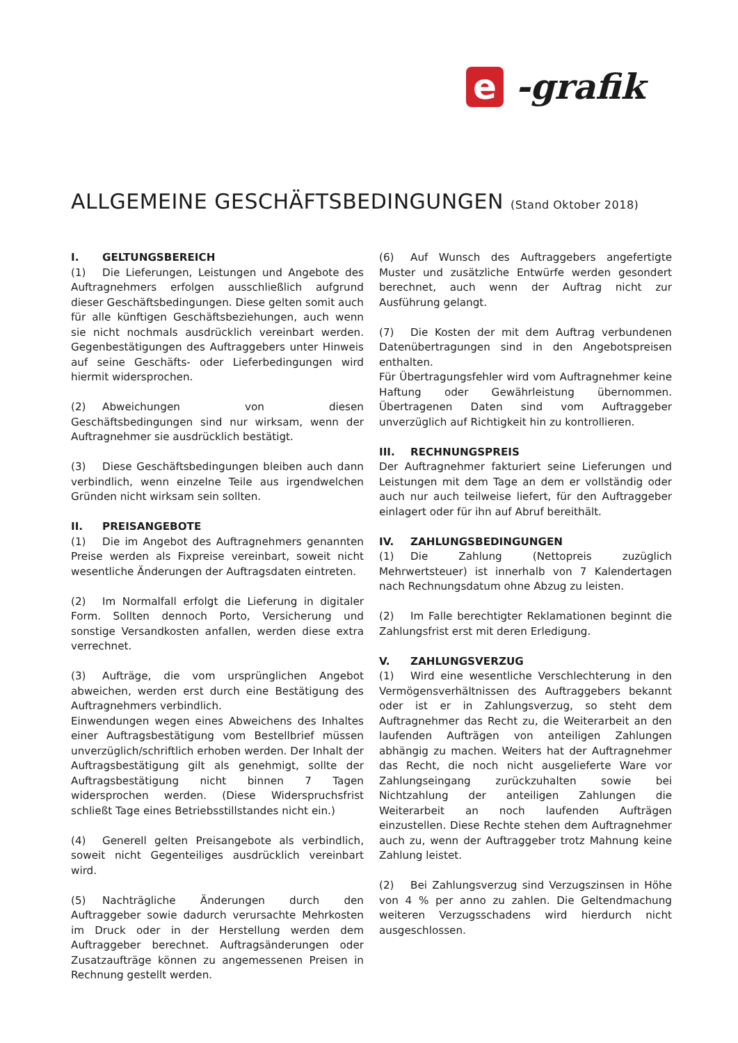e -grafik
ALLGEMEINE GESCHÄFTSBEDINGUNGEN (Stand Oktober 2018)
I. GELTUNGSBEREICH
(1) Die Lieferungen, Leistungen und Angebote des Auftragnehmers erfolgen ausschließlich aufgrund dieser Geschäftsbedingungen. Diese gelten somit auch für alle künftigen Geschäftsbeziehungen, auch wenn sie nicht nochmals ausdrücklich vereinbart werden. Gegenbestätigungen des Auftraggebers unter Hinweis auf seine Geschäfts- oder Lieferbedingungen wird hiermit widersprochen.
(2) Abweichungen von diesen Geschäftsbedingungen sind nur wirksam, wenn der Auftragnehmer sie ausdrücklich bestätigt.
(3) Diese Geschäftsbedingungen bleiben auch dann verbindlich, wenn einzelne Teile aus irgendwelchen Gründen nicht wirksam sein sollten.
II. PREISANGEBOTE
(1) Die im Angebot des Auftragnehmers genannten Preise werden als Fixpreise vereinbart, soweit nicht wesentliche Änderungen der Auftragsdaten eintreten.
(2) Im Normalfall erfolgt die Lieferung in digitaler Form. Sollten dennoch Porto, Versicherung und sonstige Versandkosten anfallen, werden diese extra verrechnet.
(3) Aufträge, die vom ursprünglichen Angebot abweichen, werden erst durch eine Bestätigung des Auftragnehmers verbindlich.
Einwendungen wegen eines Abweichens des Inhaltes einer Auftragsbestätigung vom Bestellbrief müssen unverzüglich/schriftlich erhoben werden. Der Inhalt der Auftragsbestätigung gilt als genehmigt, sollte der Auftragsbestätigung nicht binnen 7 Tagen widersprochen werden. (Diese Widerspruchsfrist schließt Tage eines Betriebsstillstandes nicht ein.)
(4) Generell gelten Preisangebote als verbindlich, soweit nicht Gegenteiliges ausdrücklich vereinbart wird.
(5) Nachträgliche Änderungen durch den Auftraggeber sowie dadurch verursachte Mehrkosten im Druck oder in der Herstellung werden dem Auftraggeber berechnet. Auftragsänderungen oder Zusatzaufträge können zu angemessenen Preisen in Rechnung gestellt werden.
(6) Auf Wunsch des Auftraggebers angefertigte Muster und zusätzliche Entwürfe werden gesondert berechnet, auch wenn der Auftrag nicht zur Ausführung gelangt.
(7) Die Kosten der mit dem Auftrag verbundenen Datenübertragungen sind in den Angebotspreisen enthalten.
Für Übertragungsfehler wird vom Auftragnehmer keine Haftung oder Gewährleistung übernommen. Übertragenen Daten sind vom Auftraggeber unverzüglich auf Richtigkeit hin zu kontrollieren.
III. RECHNUNGSPREIS
Der Auftragnehmer fakturiert seine Lieferungen und Leistungen mit dem Tage an dem er vollständig oder auch nur auch teilweise liefert, für den Auftraggeber einlagert oder für ihn auf Abruf bereithält.
IV. ZAHLUNGSBEDINGUNGEN
(1) Die Zahlung (Nettopreis zuzüglich Mehrwertsteuer) ist innerhalb von 7 Kalendertagen nach Rechnungsdatum ohne Abzug zu leisten.
(2) Im Falle berechtigter Reklamationen beginnt die Zahlungsfrist erst mit deren Erledigung.
V. ZAHLUNGSVERZUG
(1) Wird eine wesentliche Verschlechterung in den Vermögensverhältnissen des Auftraggebers bekannt oder ist er in Zahlungsverzug, so steht dem Auftragnehmer das Recht zu, die Weiterarbeit an den laufenden Aufträgen von anteiligen Zahlungen abhängig zu machen. Weiters hat der Auftragnehmer das Recht, die noch nicht ausgelieferte Ware vor Zahlungseingang zurückzuhalten sowie bei Nichtzahlung der anteiligen Zahlungen die Weiterarbeit an noch laufenden Aufträgen einzustellen. Diese Rechte stehen dem Auftragnehmer auch zu, wenn der Auftraggeber trotz Mahnung keine Zahlung leistet.
(2) Bei Zahlungsverzug sind Verzugszinsen in Höhe von 4 % per anno zu zahlen. Die Geltendmachung weiteren Verzugsschadens wird hierdurch nicht ausgeschlossen.